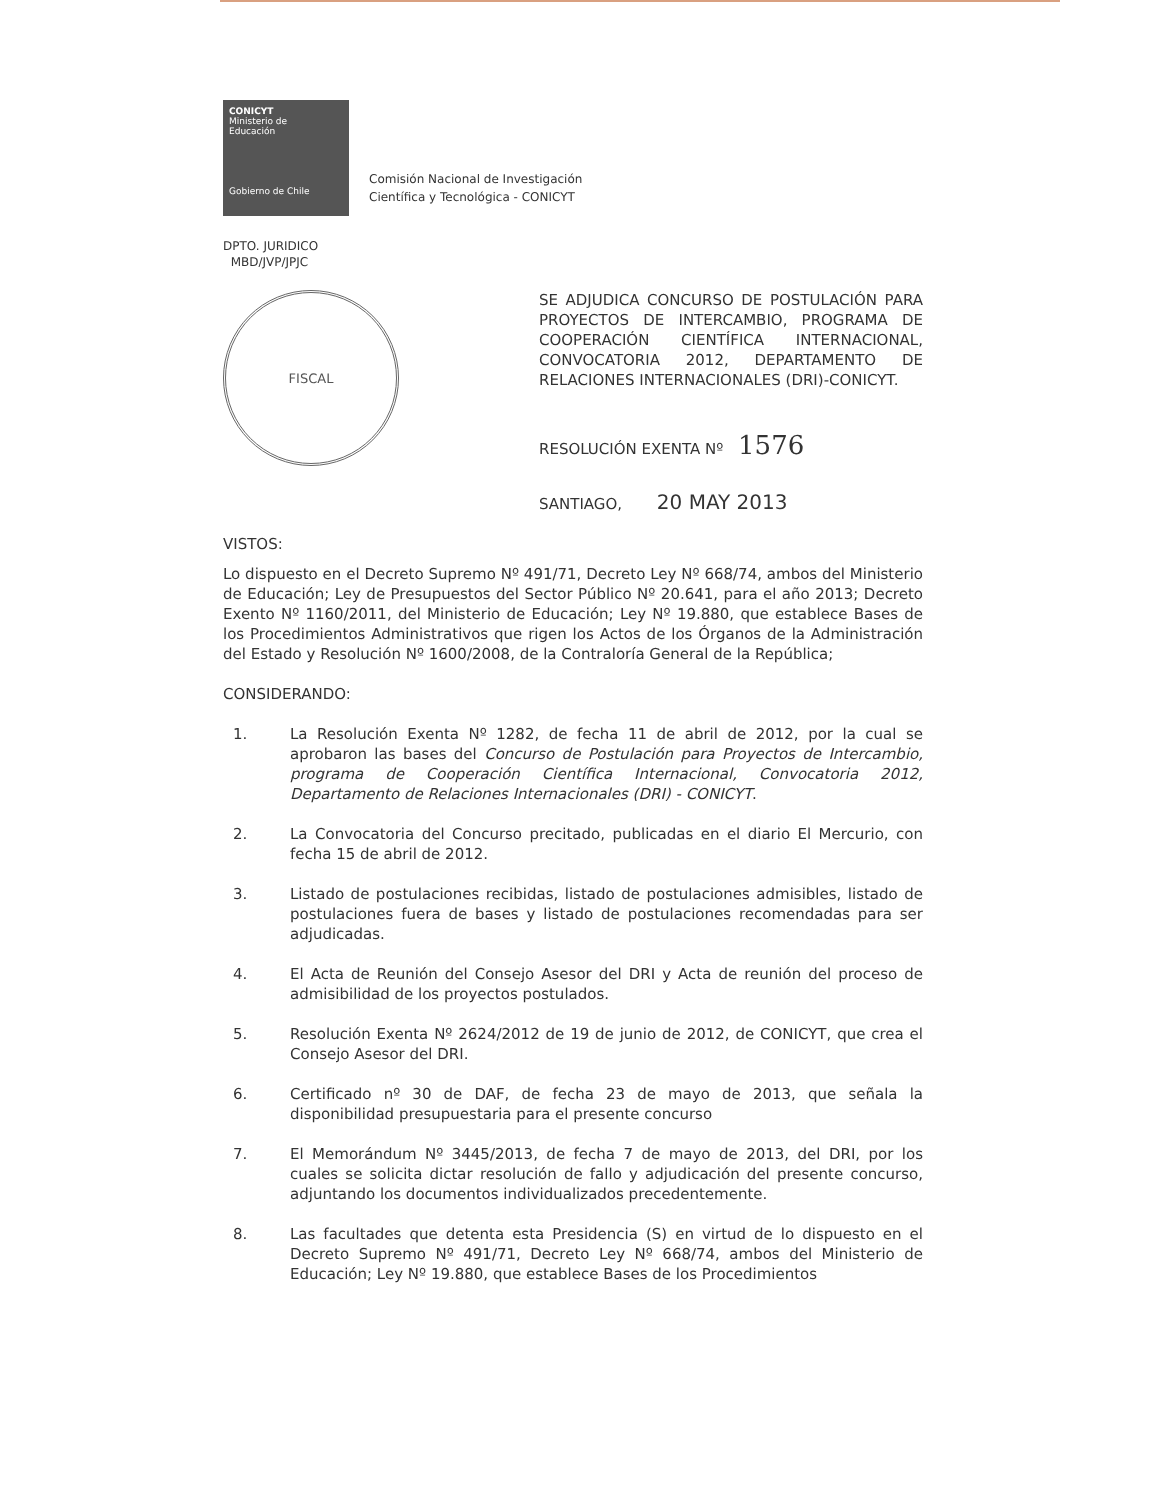CONICYT
Ministerio de
Educación
Gobierno de Chile
Comisión Nacional de Investigación
Científica y Tecnológica - CONICYT
DPTO. JURIDICO
MBD/JVP/JPJC
FISCAL
SE ADJUDICA CONCURSO DE POSTULACIÓN PARA PROYECTOS DE INTERCAMBIO, PROGRAMA DE COOPERACIÓN CIENTÍFICA INTERNACIONAL, CONVOCATORIA 2012, DEPARTAMENTO DE RELACIONES INTERNACIONALES (DRI)-CONICYT.
RESOLUCIÓN EXENTA Nº 1576
SANTIAGO, 20 MAY 2013
VISTOS:
Lo dispuesto en el Decreto Supremo Nº 491/71, Decreto Ley Nº 668/74, ambos del Ministerio de Educación; Ley de Presupuestos del Sector Público Nº 20.641, para el año 2013; Decreto Exento Nº 1160/2011, del Ministerio de Educación; Ley Nº 19.880, que establece Bases de los Procedimientos Administrativos que rigen los Actos de los Órganos de la Administración del Estado y Resolución Nº 1600/2008, de la Contraloría General de la República;
CONSIDERANDO:
1. La Resolución Exenta Nº 1282, de fecha 11 de abril de 2012, por la cual se aprobaron las bases del Concurso de Postulación para Proyectos de Intercambio, programa de Cooperación Científica Internacional, Convocatoria 2012, Departamento de Relaciones Internacionales (DRI) - CONICYT.
2. La Convocatoria del Concurso precitado, publicadas en el diario El Mercurio, con fecha 15 de abril de 2012.
3. Listado de postulaciones recibidas, listado de postulaciones admisibles, listado de postulaciones fuera de bases y listado de postulaciones recomendadas para ser adjudicadas.
4. El Acta de Reunión del Consejo Asesor del DRI y Acta de reunión del proceso de admisibilidad de los proyectos postulados.
5. Resolución Exenta Nº 2624/2012 de 19 de junio de 2012, de CONICYT, que crea el Consejo Asesor del DRI.
6. Certificado nº 30 de DAF, de fecha 23 de mayo de 2013, que señala la disponibilidad presupuestaria para el presente concurso
7. El Memorándum Nº 3445/2013, de fecha 7 de mayo de 2013, del DRI, por los cuales se solicita dictar resolución de fallo y adjudicación del presente concurso, adjuntando los documentos individualizados precedentemente.
8. Las facultades que detenta esta Presidencia (S) en virtud de lo dispuesto en el Decreto Supremo Nº 491/71, Decreto Ley Nº 668/74, ambos del Ministerio de Educación; Ley Nº 19.880, que establece Bases de los Procedimientos